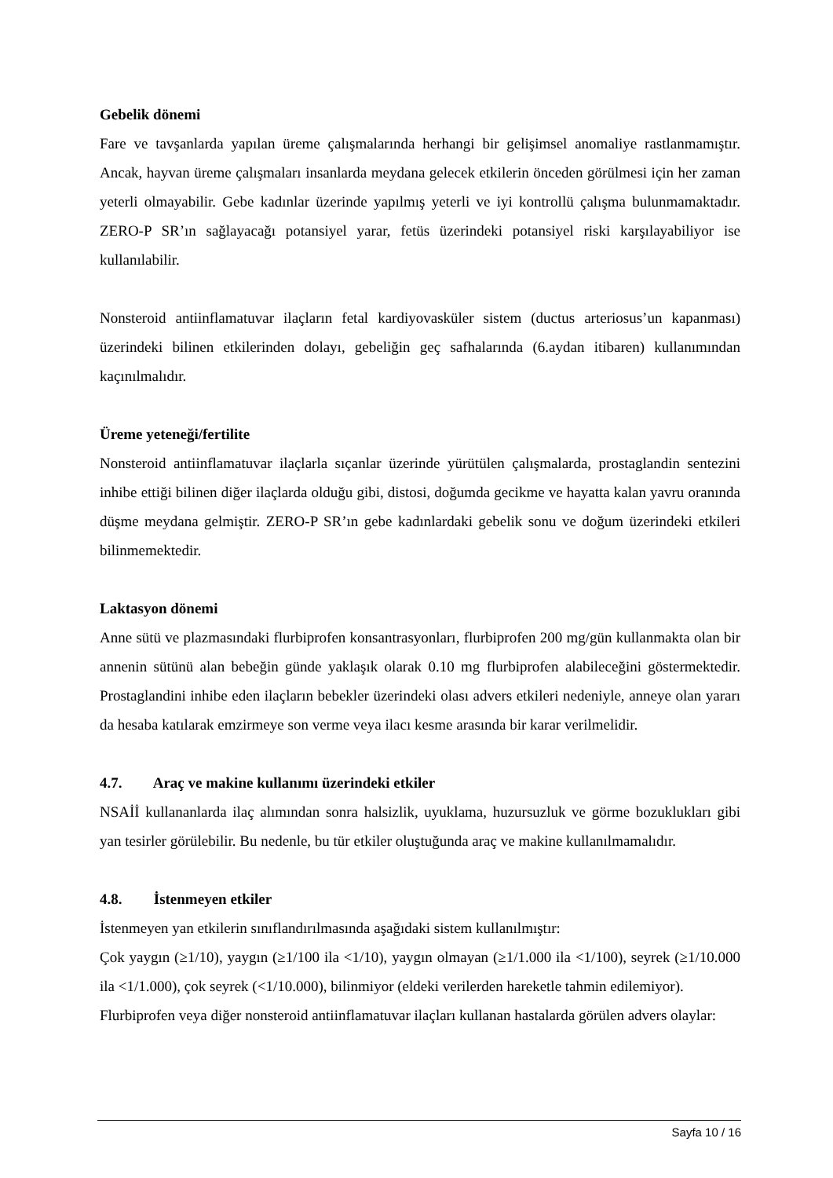Gebelik dönemi
Fare ve tavşanlarda yapılan üreme çalışmalarında herhangi bir gelişimsel anomaliye rastlanmamıştır. Ancak, hayvan üreme çalışmaları insanlarda meydana gelecek etkilerin önceden görülmesi için her zaman yeterli olmayabilir. Gebe kadınlar üzerinde yapılmış yeterli ve iyi kontrollü çalışma bulunmamaktadır. ZERO-P SR’ın sağlayacağı potansiyel yarar, fetüs üzerindeki potansiyel riski karşılayabiliyor ise kullanılabilir.
Nonsteroid antiinflamatuvar ilaçların fetal kardiyovasküler sistem (ductus arteriosus’un kapanması) üzerindeki bilinen etkilerinden dolayı, gebeliğin geç safhalarında (6.aydan itibaren) kullanımından kaçınılmalıdır.
Üreme yeteneği/fertilite
Nonsteroid antiinflamatuvar ilaçlarla sıçanlar üzerinde yürütülen çalışmalarda, prostaglandin sentezini inhibe ettiği bilinen diğer ilaçlarda olduğu gibi, distosi, doğumda gecikme ve hayatta kalan yavru oranında düşme meydana gelmiştir. ZERO-P SR’ın gebe kadınlardaki gebelik sonu ve doğum üzerindeki etkileri bilinmemektedir.
Laktasyon dönemi
Anne sütü ve plazmasındaki flurbiprofen konsantrasyonları, flurbiprofen 200 mg/gün kullanmakta olan bir annenin sütünü alan bebeğin günde yaklaşık olarak 0.10 mg flurbiprofen alabileceğini göstermektedir. Prostaglandini inhibe eden ilaçların bebekler üzerindeki olası advers etkileri nedeniyle, anneye olan yararı da hesaba katılarak emzirmeye son verme veya ilacı kesme arasında bir karar verilmelidir.
4.7. Araç ve makine kullanımı üzerindeki etkiler
NSAİİ kullananlarda ilaç alımından sonra halsizlik, uyuklama, huzursuzluk ve görme bozuklukları gibi yan tesirler görülebilir. Bu nedenle, bu tür etkiler oluştuğunda araç ve makine kullanılmamalıdır.
4.8. İstenmeyen etkiler
İstenmeyen yan etkilerin sınıflandırılmasında aşağıdaki sistem kullanılmıştır:
Çok yaygın (≥1/10), yaygın (≥1/100 ila <1/10), yaygın olmayan (≥1/1.000 ila <1/100), seyrek (≥1/10.000 ila <1/1.000), çok seyrek (<1/10.000), bilinmiyor (eldeki verilerden hareketle tahmin edilemiyor).
Flurbiprofen veya diğer nonsteroid antiinflamatuvar ilaçları kullanan hastalarda görülen advers olaylar:
Sayfa 10 / 16